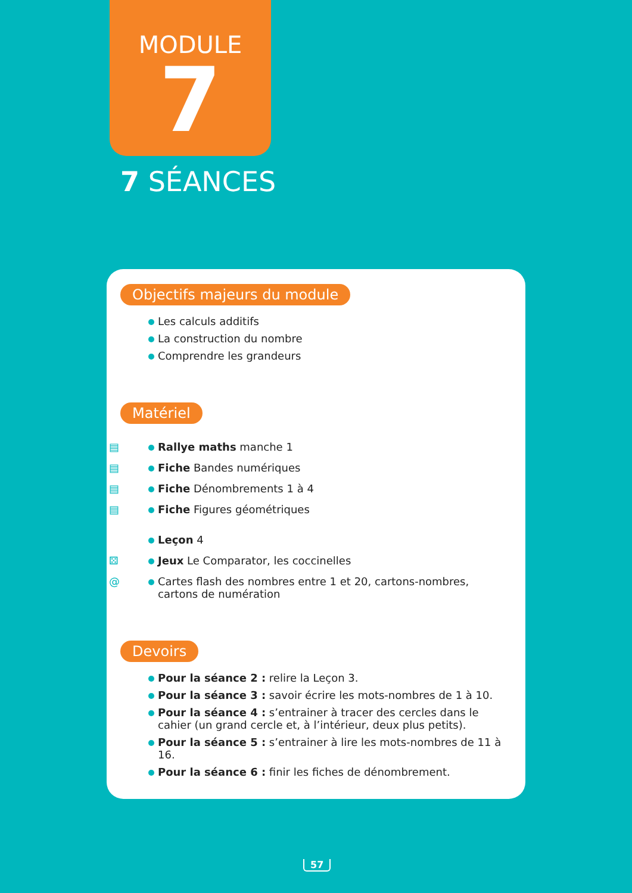MODULE
7
7 SÉANCES
Objectifs majeurs du module
Les calculs additifs
La construction du nombre
Comprendre les grandeurs
Matériel
▤ Rallye maths manche 1
▤ Fiche Bandes numériques
▤ Fiche Dénombrements 1 à 4
▤ Fiche Figures géométriques
Leçon 4
⚄ Jeux Le Comparator, les coccinelles
@ Cartes flash des nombres entre 1 et 20, cartons-nombres, cartons de numération
Devoirs
Pour la séance 2 : relire la Leçon 3.
Pour la séance 3 : savoir écrire les mots-nombres de 1 à 10.
Pour la séance 4 : s’entrainer à tracer des cercles dans le cahier (un grand cercle et, à l’intérieur, deux plus petits).
Pour la séance 5 : s’entrainer à lire les mots-nombres de 11 à 16.
Pour la séance 6 : finir les fiches de dénombrement.
57